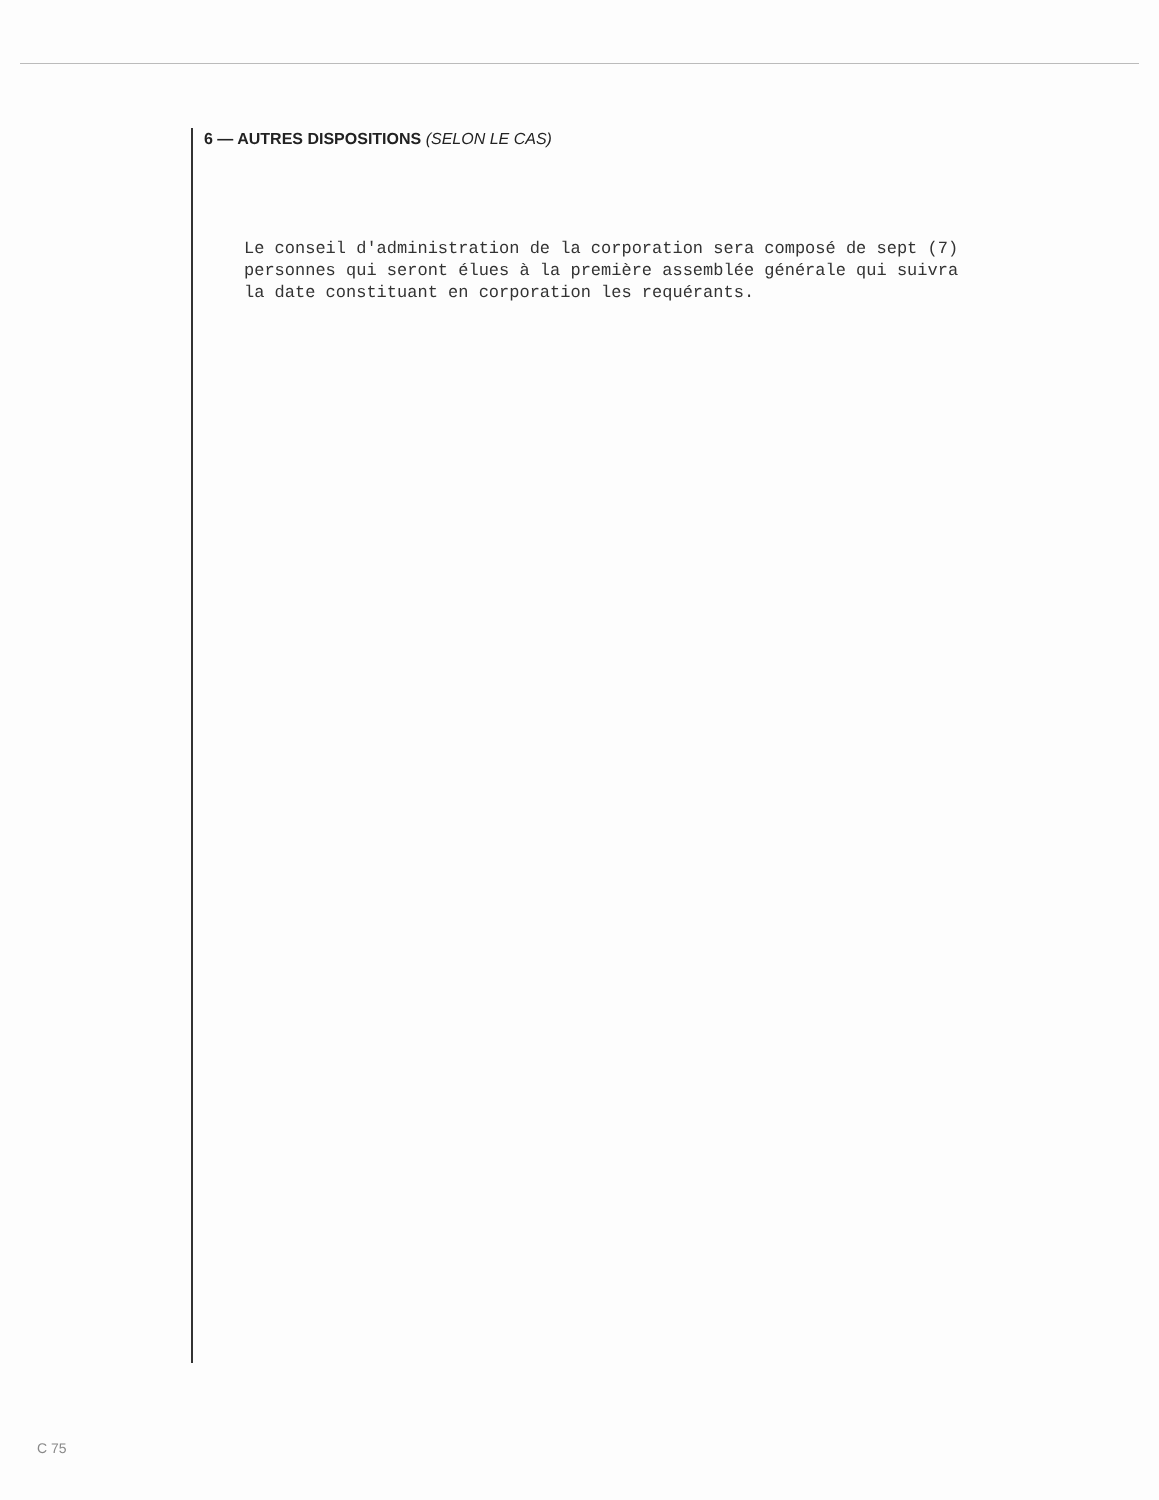6 — AUTRES DISPOSITIONS (SELON LE CAS)
Le conseil d'administration de la corporation sera composé de sept (7) personnes qui seront élues à la première assemblée générale qui suivra la date constituant en corporation les requérants.
C 75